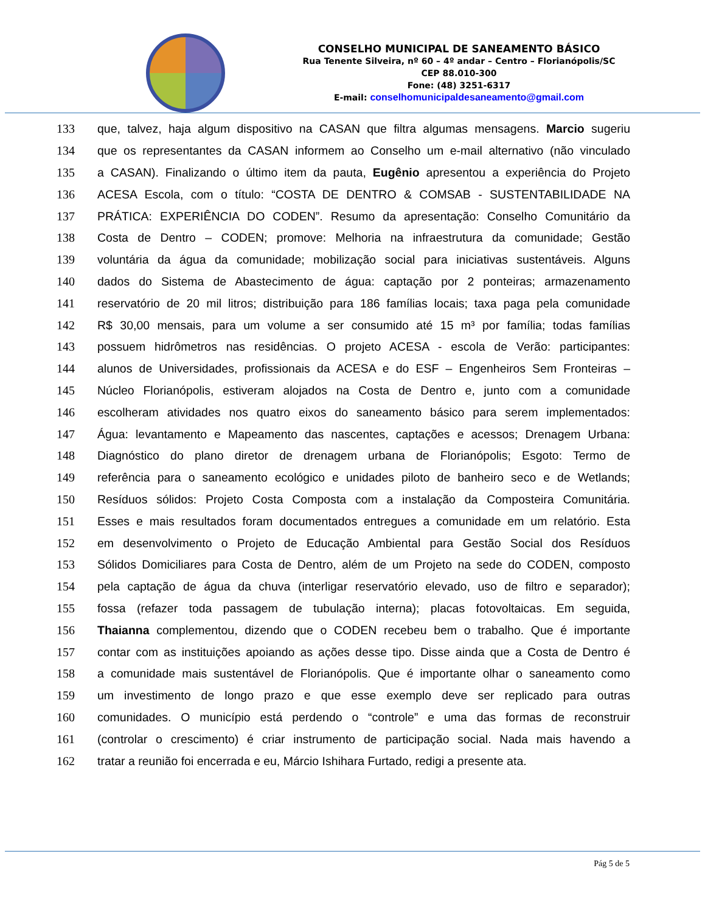CONSELHO MUNICIPAL DE SANEAMENTO BÁSICO
Rua Tenente Silveira, nº 60 – 4º andar – Centro – Florianópolis/SC
CEP 88.010-300
Fone: (48) 3251-6317
E-mail: conselhomunicipaldesaneamento@gmail.com
133 que, talvez, haja algum dispositivo na CASAN que filtra algumas mensagens. Marcio sugeriu
134 que os representantes da CASAN informem ao Conselho um e-mail alternativo (não vinculado
135 a CASAN). Finalizando o último item da pauta, Eugênio apresentou a experiência do Projeto
136 ACESA Escola, com o título: “COSTA DE DENTRO & COMSAB - SUSTENTABILIDADE NA
137 PRÁTICA: EXPERIÊNCIA DO CODEN”. Resumo da apresentação: Conselho Comunitário da
138 Costa de Dentro – CODEN; promove: Melhoria na infraestrutura da comunidade; Gestão
139 voluntária da água da comunidade; mobilização social para iniciativas sustentáveis. Alguns
140 dados do Sistema de Abastecimento de água: captação por 2 ponteiras; armazenamento
141 reservatório de 20 mil litros; distribuição para 186 famílias locais; taxa paga pela comunidade
142 R$ 30,00 mensais, para um volume a ser consumido até 15 m³ por família; todas famílias
143 possuem hidrômetros nas residências. O projeto ACESA - escola de Verão: participantes:
144 alunos de Universidades, profissionais da ACESA e do ESF – Engenheiros Sem Fronteiras –
145 Núcleo Florianópolis, estiveram alojados na Costa de Dentro e, junto com a comunidade
146 escolheram atividades nos quatro eixos do saneamento básico para serem implementados:
147 Água: levantamento e Mapeamento das nascentes, captações e acessos; Drenagem Urbana:
148 Diagnóstico do plano diretor de drenagem urbana de Florianópolis; Esgoto: Termo de
149 referência para o saneamento ecológico e unidades piloto de banheiro seco e de Wetlands;
150 Resíduos sólidos: Projeto Costa Composta com a instalação da Composteira Comunitária.
151 Esses e mais resultados foram documentados entregues a comunidade em um relatório. Esta
152 em desenvolvimento o Projeto de Educação Ambiental para Gestão Social dos Resíduos
153 Sólidos Domiciliares para Costa de Dentro, além de um Projeto na sede do CODEN, composto
154 pela captação de água da chuva (interligar reservatório elevado, uso de filtro e separador);
155 fossa (refazer toda passagem de tubulação interna); placas fotovoltaicas. Em seguida,
156 Thaianna complementou, dizendo que o CODEN recebeu bem o trabalho. Que é importante
157 contar com as instituições apoiando as ações desse tipo. Disse ainda que a Costa de Dentro é
158 a comunidade mais sustentável de Florianópolis. Que é importante olhar o saneamento como
159 um investimento de longo prazo e que esse exemplo deve ser replicado para outras
160 comunidades. O município está perdendo o “controle” e uma das formas de reconstruir
161 (controlar o crescimento) é criar instrumento de participação social. Nada mais havendo a
162 tratar a reunião foi encerrada e eu, Márcio Ishihara Furtado, redigi a presente ata.
Pág 5 de 5